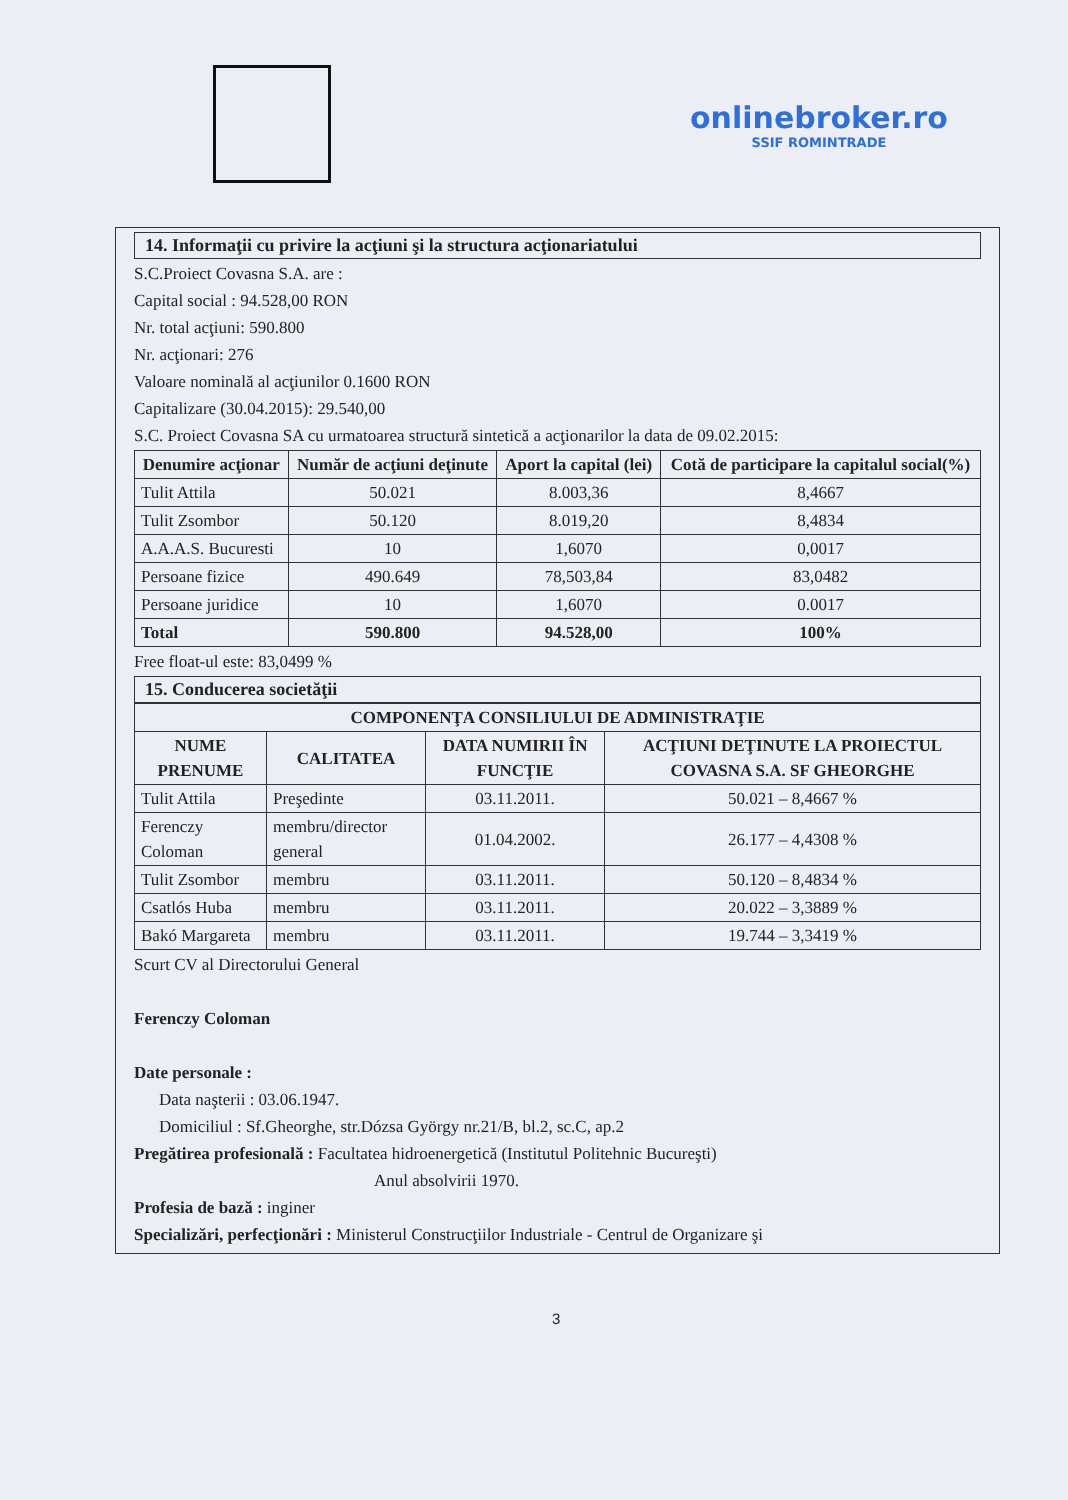onlinebroker.ro
SSIF ROMINTRADE
14. Informaţii cu privire la acţiuni şi la structura acţionariatului
S.C.Proiect Covasna S.A. are :
Capital social : 94.528,00 RON
Nr. total acţiuni: 590.800
Nr. acţionari: 276
Valoare nominală al acţiunilor 0.1600 RON
Capitalizare (30.04.2015): 29.540,00
S.C. Proiect Covasna SA cu urmatoarea structură sintetică a acţionarilor la data de 09.02.2015:
| Denumire acţionar | Număr de acţiuni deţinute | Aport la capital (lei) | Cotă de participare la capitalul social(%) |
| --- | --- | --- | --- |
| Tulit Attila | 50.021 | 8.003,36 | 8,4667 |
| Tulit Zsombor | 50.120 | 8.019,20 | 8,4834 |
| A.A.A.S. Bucuresti | 10 | 1,6070 | 0,0017 |
| Persoane fizice | 490.649 | 78,503,84 | 83,0482 |
| Persoane juridice | 10 | 1,6070 | 0.0017 |
| Total | 590.800 | 94.528,00 | 100% |
Free float-ul este: 83,0499 %
15. Conducerea societăţii
| COMPONENŢA CONSILIULUI DE ADMINISTRAŢIE | | | |
| --- | --- | --- | --- |
| NUME PRENUME | CALITATEA | DATA NUMIRII ÎN FUNCŢIE | ACŢIUNI DEŢINUTE LA PROIECTUL COVASNA S.A. SF GHEORGHE |
| Tulit Attila | Preşedinte | 03.11.2011. | 50.021 – 8,4667 % |
| Ferenczy Coloman | membru/director general | 01.04.2002. | 26.177 – 4,4308 % |
| Tulit Zsombor | membru | 03.11.2011. | 50.120 – 8,4834 % |
| Csatlós Huba | membru | 03.11.2011. | 20.022 – 3,3889 % |
| Bakó Margareta | membru | 03.11.2011. | 19.744 – 3,3419 % |
Scurt CV al Directorului General
Ferenczy Coloman
Date personale :
Data naşterii : 03.06.1947.
Domiciliul : Sf.Gheorghe, str.Dózsa György nr.21/B, bl.2, sc.C, ap.2
Pregătirea profesională : Facultatea hidroenergetică (Institutul Politehnic Bucureşti)
Anul absolvirii 1970.
Profesia de bază : inginer
Specializări, perfecţionări : Ministerul Construcţiilor Industriale - Centrul de Organizare şi
3